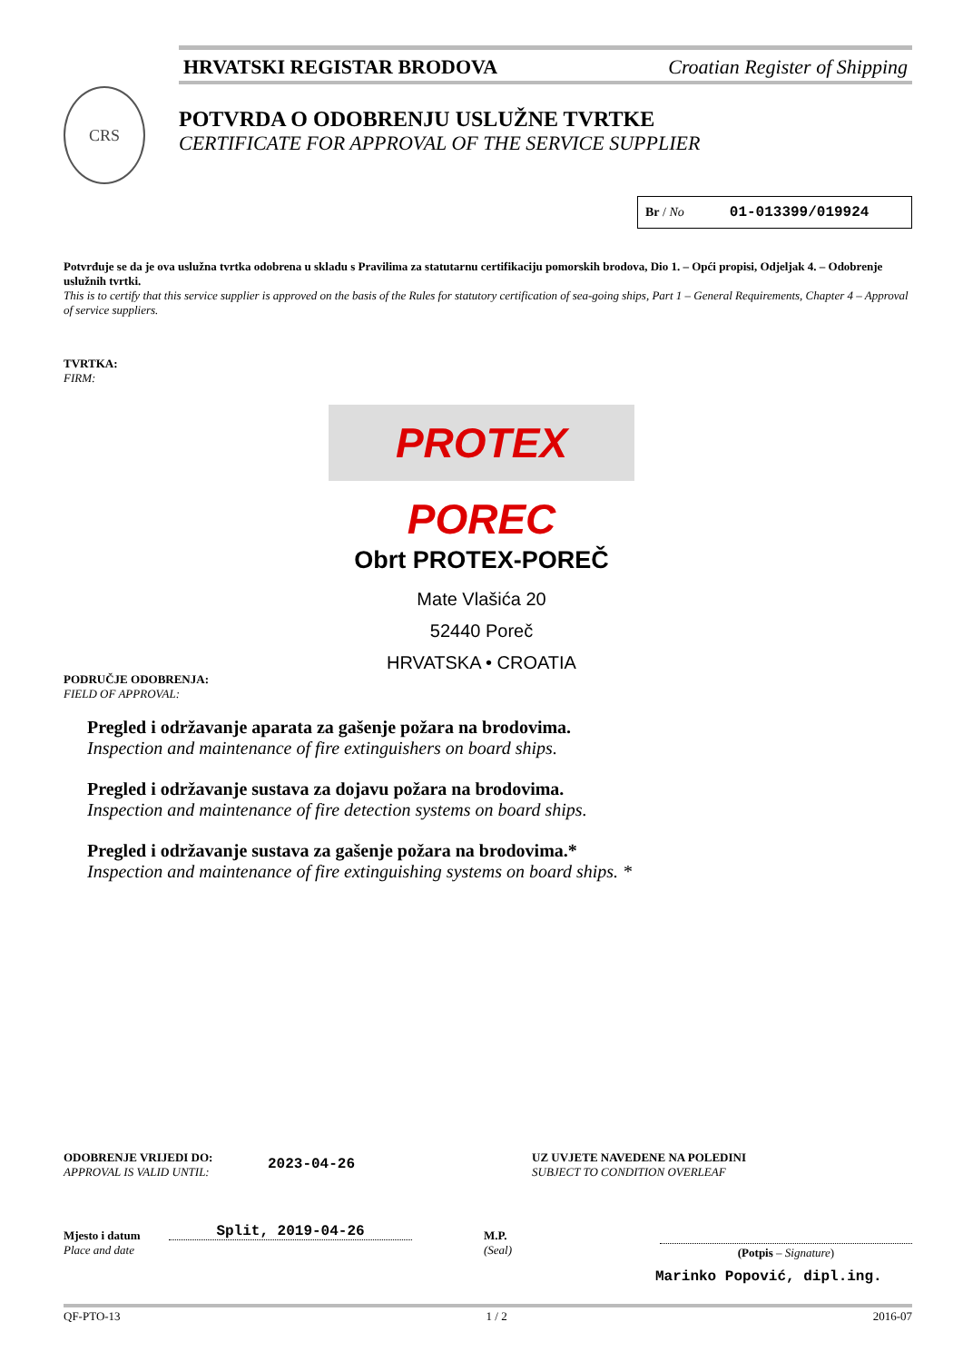HRVATSKI REGISTAR BRODOVA Croatian Register of Shipping
CRS
POTVRDA O ODOBRENJU USLUŽNE TVRTKE
CERTIFICATE FOR APPROVAL OF THE SERVICE SUPPLIER
Br / No 01-013399/019924
Potvrđuje se da je ova uslužna tvrtka odobrena u skladu s Pravilima za statutarnu certifikaciju pomorskih brodova, Dio 1. – Opći propisi, Odjeljak 4. – Odobrenje uslužnih tvrtki.
This is to certify that this service supplier is approved on the basis of the Rules for statutory certification of sea-going ships, Part 1 – General Requirements, Chapter 4 – Approval of service suppliers.
TVRTKA:
FIRM:
PROTEX POREC
Obrt PROTEX-POREČ
Mate Vlašića 20
52440 Poreč
HRVATSKA • CROATIA
PODRUČJE ODOBRENJA:
FIELD OF APPROVAL:
Pregled i održavanje aparata za gašenje požara na brodovima.
Inspection and maintenance of fire extinguishers on board ships.
Pregled i održavanje sustava za dojavu požara na brodovima.
Inspection and maintenance of fire detection systems on board ships.
Pregled i održavanje sustava za gašenje požara na brodovima.*
Inspection and maintenance of fire extinguishing systems on board ships. *
ODOBRENJE VRIJEDI DO:
APPROVAL IS VALID UNTIL:
2023-04-26
UZ UVJETE NAVEDENE NA POLEDINI
SUBJECT TO CONDITION OVERLEAF
Mjesto i datum
Place and date
Split, 2019-04-26
M.P.
(Seal)
(Potpis – Signature)
Marinko Popović, dipl.ing.
QF-PTO-13 1 / 2 2016-07